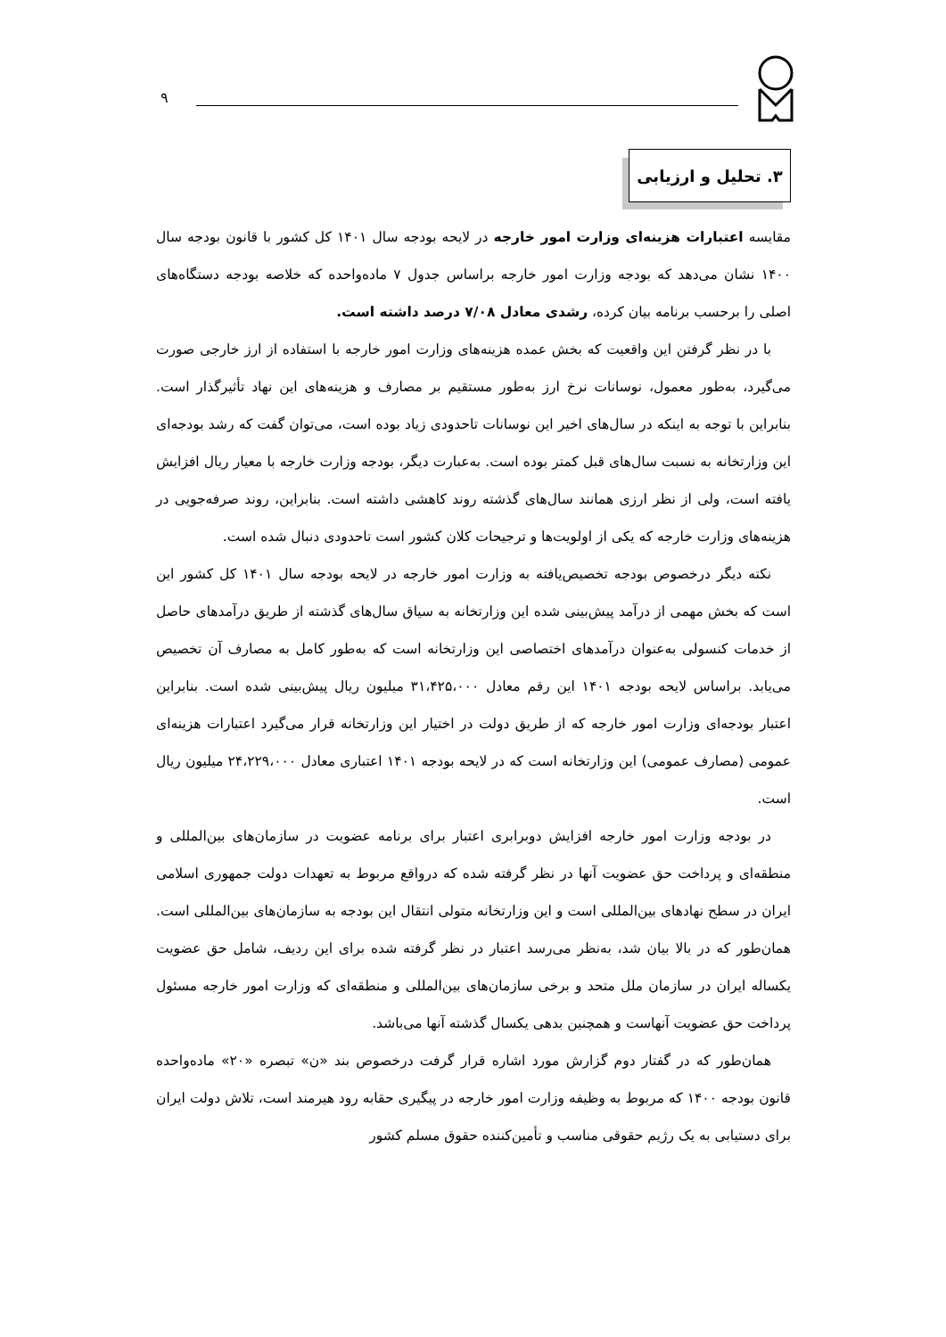۹
۳. تحلیل و ارزیابی
مقایسه اعتبارات هزینه‌ای وزارت امور خارجه در لایحه بودجه سال ۱۴۰۱ کل کشور با قانون بودجه سال ۱۴۰۰ نشان می‌دهد که بودجه وزارت امور خارجه براساس جدول ۷ ماده‌واحده که خلاصه بودجه دستگاه‌های اصلی را برحسب برنامه بیان کرده، رشدی معادل ۷/۰۸ درصد داشته است.
با در نظر گرفتن این واقعیت که بخش عمده هزینه‌های وزارت امور خارجه با استفاده از ارز خارجی صورت می‌گیرد، به‌طور معمول، نوسانات نرخ ارز به‌طور مستقیم بر مصارف و هزینه‌های این نهاد تأثیرگذار است. بنابراین با توجه به اینکه در سال‌های اخیر این نوسانات تاحدودی زیاد بوده است، می‌توان گفت که رشد بودجه‌ای این وزارتخانه به نسبت سال‌های قبل کمتر بوده است. به‌عبارت دیگر، بودجه وزارت خارجه با معیار ریال افزایش یافته است، ولی از نظر ارزی همانند سال‌های گذشته روند کاهشی داشته است. بنابراین، روند صرفه‌جویی در هزینه‌های وزارت خارجه که یکی از اولویت‌ها و ترجیحات کلان کشور است تاحدودی دنبال شده است.
نکته دیگر درخصوص بودجه تخصیص‌یافته به وزارت امور خارجه در لایحه بودجه سال ۱۴۰۱ کل کشور این است که بخش مهمی از درآمد پیش‌بینی شده این وزارتخانه به سیاق سال‌های گذشته از طریق درآمدهای حاصل از خدمات کنسولی به‌عنوان درآمدهای اختصاصی این وزارتخانه است که به‌طور کامل به مصارف آن تخصیص می‌یابد. براساس لایحه بودجه ۱۴۰۱ این رقم معادل ۳۱،۴۲۵،۰۰۰ میلیون ریال پیش‌بینی شده است. بنابراین اعتبار بودجه‌ای وزارت امور خارجه که از طریق دولت در اختیار این وزارتخانه قرار می‌گیرد اعتبارات هزینه‌ای عمومی (مصارف عمومی) این وزارتخانه است که در لایحه بودجه ۱۴۰۱ اعتباری معادل ۲۴،۲۲۹،۰۰۰ میلیون ریال است.
در بودجه وزارت امور خارجه افزایش دوبرابری اعتبار برای برنامه عضویت در سازمان‌های بین‌المللی و منطقه‌ای و پرداخت حق عضویت آنها در نظر گرفته شده که درواقع مربوط به تعهدات دولت جمهوری اسلامی ایران در سطح نهادهای بین‌المللی است و این وزارتخانه متولی انتقال این بودجه به سازمان‌های بین‌المللی است. همان‌طور که در بالا بیان شد، به‌نظر می‌رسد اعتبار در نظر گرفته شده برای این ردیف، شامل حق عضویت یکساله ایران در سازمان ملل متحد و برخی سازمان‌های بین‌المللی و منطقه‌ای که وزارت امور خارجه مسئول پرداخت حق عضویت آنهاست و همچنین بدهی یکسال گذشته آنها می‌باشد.
همان‌طور که در گفتار دوم گزارش مورد اشاره قرار گرفت درخصوص بند «ن» تبصره «۲۰» ماده‌واحده قانون بودجه ۱۴۰۰ که مربوط به وظیفه وزارت امور خارجه در پیگیری حقابه رود هیرمند است، تلاش دولت ایران برای دستیابی به یک رژیم حقوقی مناسب و تأمین‌کننده حقوق مسلم کشور